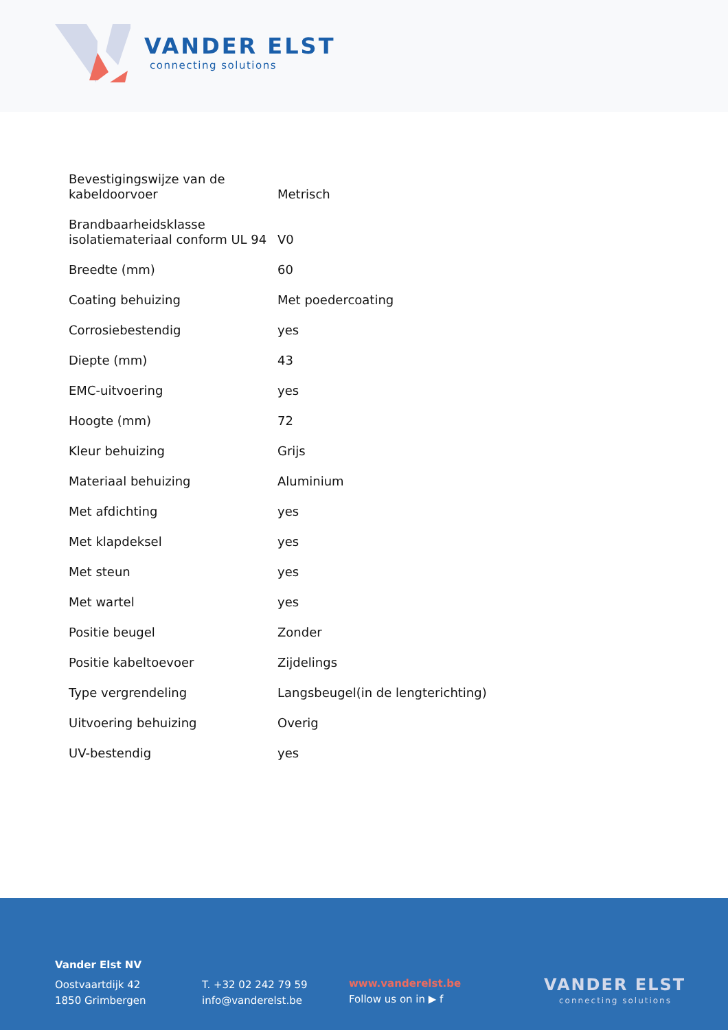VANDER ELST
connecting solutions
| Bevestigingswijze van de kabeldoorvoer | Metrisch |
| Brandbaarheidsklasse isolatiemateriaal conform UL 94 | V0 |
| Breedte (mm) | 60 |
| Coating behuizing | Met poedercoating |
| Corrosiebestendig | yes |
| Diepte (mm) | 43 |
| EMC-uitvoering | yes |
| Hoogte (mm) | 72 |
| Kleur behuizing | Grijs |
| Materiaal behuizing | Aluminium |
| Met afdichting | yes |
| Met klapdeksel | yes |
| Met steun | yes |
| Met wartel | yes |
| Positie beugel | Zonder |
| Positie kabeltoevoer | Zijdelings |
| Type vergrendeling | Langsbeugel(in de lengterichting) |
| Uitvoering behuizing | Overig |
| UV-bestendig | yes |
Vander Elst NV
Oostvaartdijk 42
1850 Grimbergen
T. +32 02 242 79 59
info@vanderelst.be
www.vanderelst.be
Follow us on in ▶ f
VANDER ELST
connecting solutions